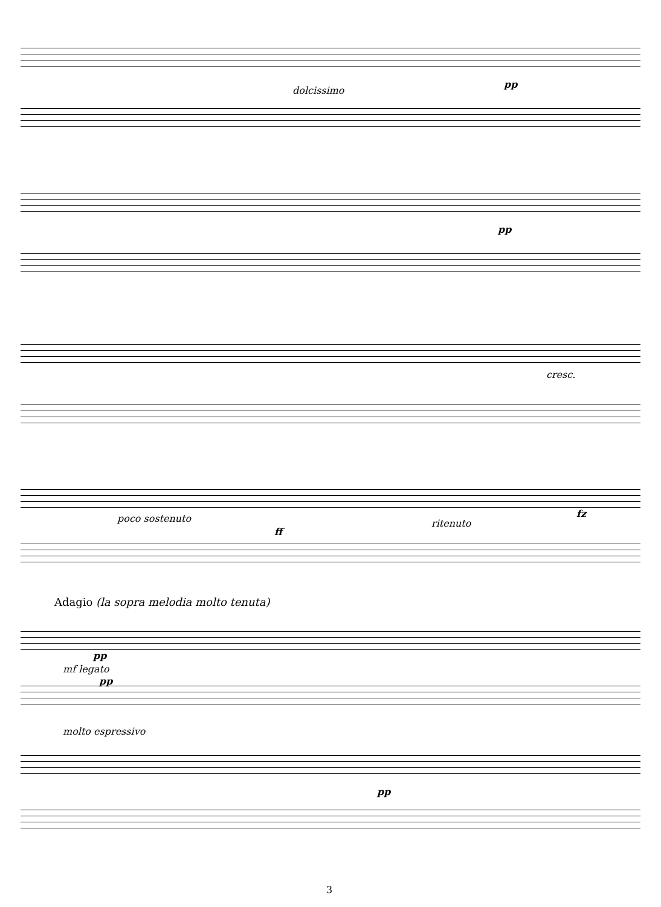dolcissimo
pp
pp
cresc.
poco sostenuto
ff
ritenuto
fz
Adagio (la sopra melodia molto tenuta)
pp
mf legato
pp
molto espressivo
pp
3